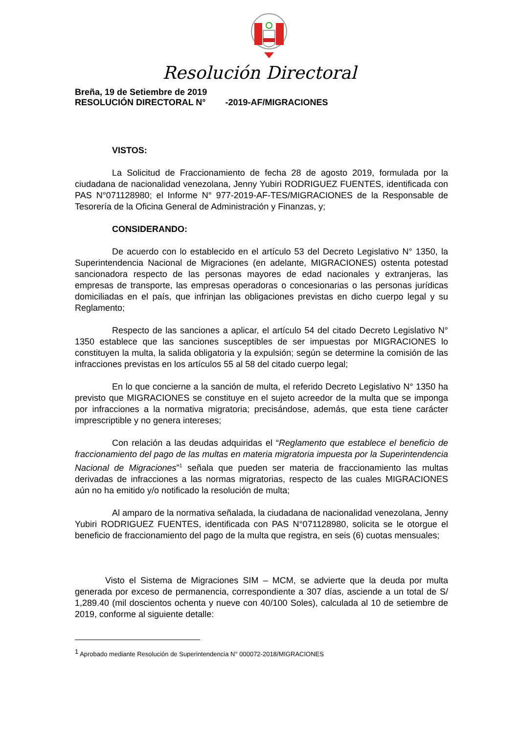Resolución Directoral
Breña, 19 de Setiembre de 2019
RESOLUCIÓN DIRECTORAL N° -2019-AF/MIGRACIONES
VISTOS:
La Solicitud de Fraccionamiento de fecha 28 de agosto 2019, formulada por la ciudadana de nacionalidad venezolana, Jenny Yubiri RODRIGUEZ FUENTES, identificada con PAS N°071128980; el Informe N° 977-2019-AF-TES/MIGRACIONES de la Responsable de Tesorería de la Oficina General de Administración y Finanzas, y;
CONSIDERANDO:
De acuerdo con lo establecido en el artículo 53 del Decreto Legislativo N° 1350, la Superintendencia Nacional de Migraciones (en adelante, MIGRACIONES) ostenta potestad sancionadora respecto de las personas mayores de edad nacionales y extranjeras, las empresas de transporte, las empresas operadoras o concesionarias o las personas jurídicas domiciliadas en el país, que infrinjan las obligaciones previstas en dicho cuerpo legal y su Reglamento;
Respecto de las sanciones a aplicar, el artículo 54 del citado Decreto Legislativo N° 1350 establece que las sanciones susceptibles de ser impuestas por MIGRACIONES lo constituyen la multa, la salida obligatoria y la expulsión; según se determine la comisión de las infracciones previstas en los artículos 55 al 58 del citado cuerpo legal;
En lo que concierne a la sanción de multa, el referido Decreto Legislativo N° 1350 ha previsto que MIGRACIONES se constituye en el sujeto acreedor de la multa que se imponga por infracciones a la normativa migratoria; precisándose, además, que esta tiene carácter imprescriptible y no genera intereses;
Con relación a las deudas adquiridas el “Reglamento que establece el beneficio de fraccionamiento del pago de las multas en materia migratoria impuesta por la Superintendencia Nacional de Migraciones”<sup>1</sup> señala que pueden ser materia de fraccionamiento las multas derivadas de infracciones a las normas migratorias, respecto de las cuales MIGRACIONES aún no ha emitido y/o notificado la resolución de multa;
Al amparo de la normativa señalada, la ciudadana de nacionalidad venezolana, Jenny Yubiri RODRIGUEZ FUENTES, identificada con PAS N°071128980, solicita se le otorgue el beneficio de fraccionamiento del pago de la multa que registra, en seis (6) cuotas mensuales;
Visto el Sistema de Migraciones SIM – MCM, se advierte que la deuda por multa generada por exceso de permanencia, correspondiente a 307 días, asciende a un total de S/ 1,289.40 (mil doscientos ochenta y nueve con 40/100 Soles), calculada al 10 de setiembre de 2019, conforme al siguiente detalle:
<sup>1</sup> Aprobado mediante Resolución de Superintendencia N° 000072-2018/MIGRACIONES